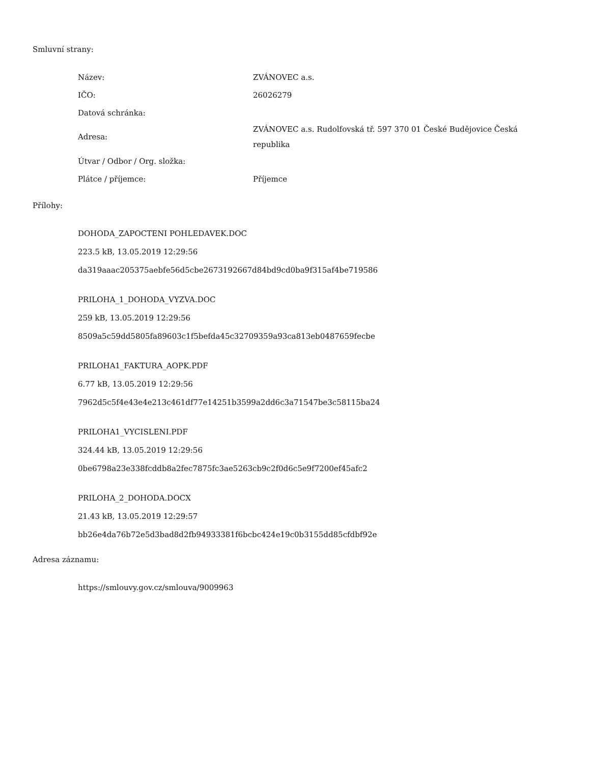Smluvní strany:
| Název: | ZVÁNOVEC a.s. |
| IČO: | 26026279 |
| Datová schránka: | |
| Adresa: | ZVÁNOVEC a.s. Rudolfovská tř. 597 370 01 České Budějovice Česká republika |
| Útvar / Odbor / Org. složka: | |
| Plátce / příjemce: | Příjemce |
Přílohy:
DOHODA_ZAPOCTENI POHLEDAVEK.DOC
223.5 kB, 13.05.2019 12:29:56
da319aaac205375aebfe56d5cbe2673192667d84bd9cd0ba9f315af4be719586
PRILOHA_1_DOHODA_VYZVA.DOC
259 kB, 13.05.2019 12:29:56
8509a5c59dd5805fa89603c1f5befda45c32709359a93ca813eb0487659fecbe
PRILOHA1_FAKTURA_AOPK.PDF
6.77 kB, 13.05.2019 12:29:56
7962d5c5f4e43e4e213c461df77e14251b3599a2dd6c3a71547be3c58115ba24
PRILOHA1_VYCISLENI.PDF
324.44 kB, 13.05.2019 12:29:56
0be6798a23e338fcddb8a2fec7875fc3ae5263cb9c2f0d6c5e9f7200ef45afc2
PRILOHA_2_DOHODA.DOCX
21.43 kB, 13.05.2019 12:29:57
bb26e4da76b72e5d3bad8d2fb94933381f6bcbc424e19c0b3155dd85cfdbf92e
Adresa záznamu:
https://smlouvy.gov.cz/smlouva/9009963